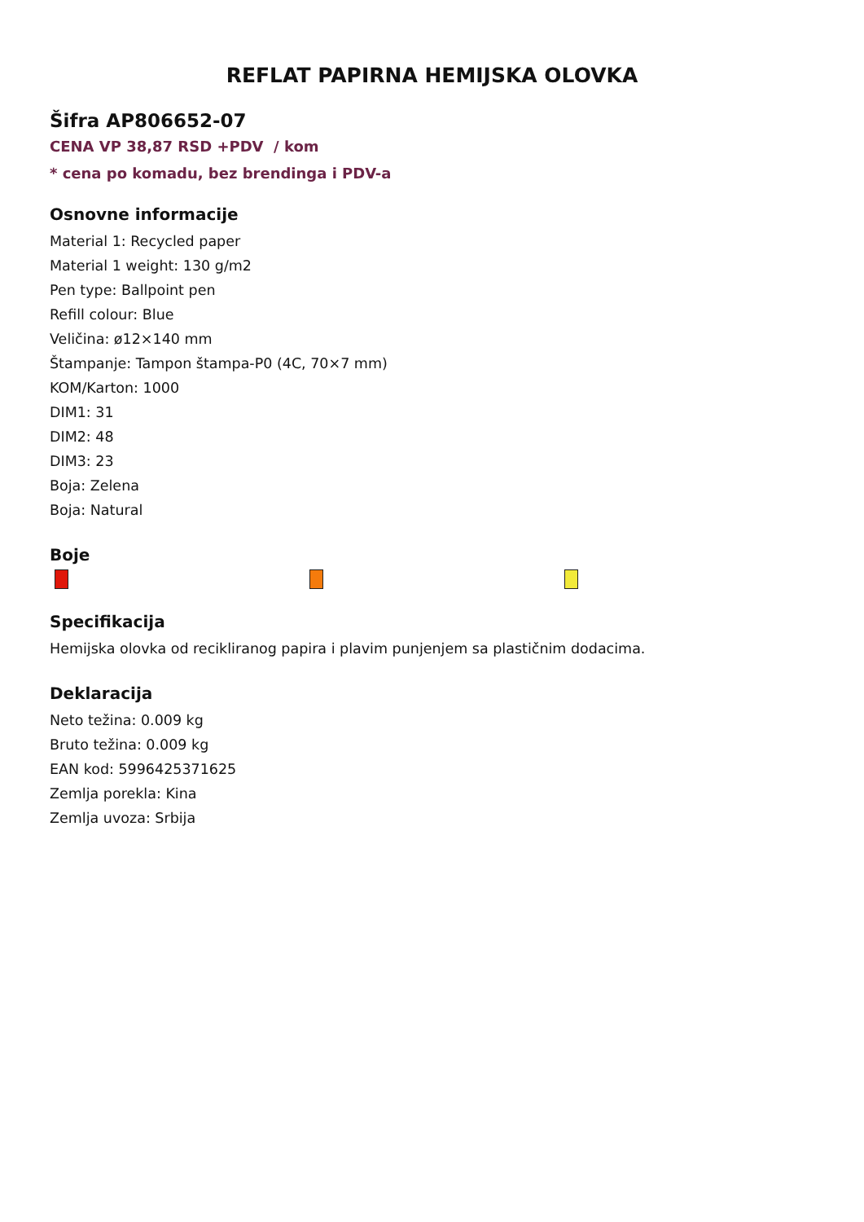REFLAT PAPIRNA HEMIJSKA OLOVKA
Šifra AP806652-07
CENA VP 38,87 RSD +PDV / kom
* cena po komadu, bez brendinga i PDV-a
Osnovne informacije
Material 1: Recycled paper
Material 1 weight: 130 g/m2
Pen type: Ballpoint pen
Refill colour: Blue
Veličina: ø12×140 mm
Štampanje: Tampon štampa-P0 (4C, 70×7 mm)
KOM/Karton: 1000
DIM1: 31
DIM2: 48
DIM3: 23
Boja: Zelena
Boja: Natural
Boje
Specifikacija
Hemijska olovka od recikliranog papira i plavim punjenjem sa plastičnim dodacima.
Deklaracija
Neto težina: 0.009 kg
Bruto težina: 0.009 kg
EAN kod: 5996425371625
Zemlja porekla: Kina
Zemlja uvoza: Srbija